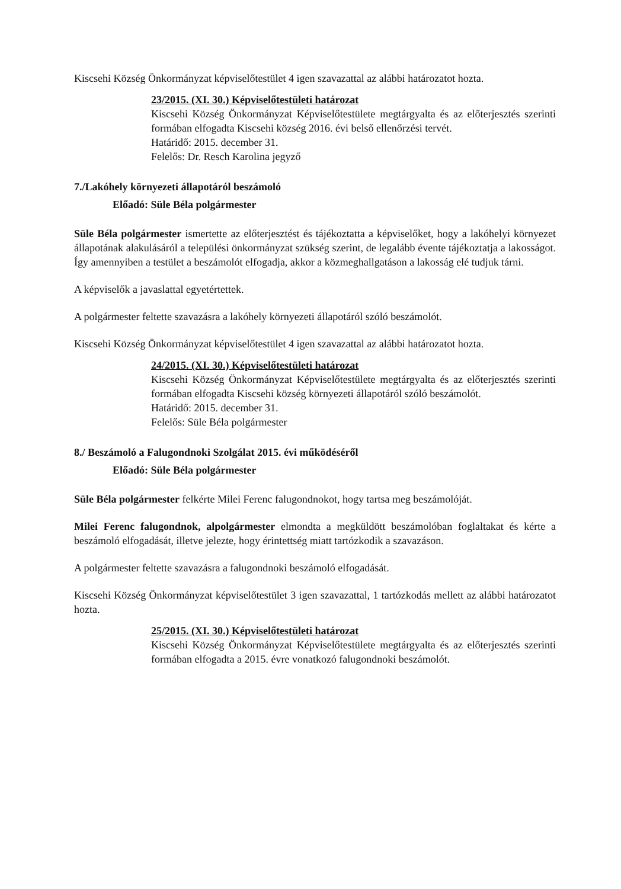Kiscsehi Község Önkormányzat képviselőtestület 4 igen szavazattal az alábbi határozatot hozta.
23/2015. (XI. 30.) Képviselőtestületi határozat
Kiscsehi Község Önkormányzat Képviselőtestülete megtárgyalta és az előterjesztés szerinti formában elfogadta Kiscsehi község 2016. évi belső ellenőrzési tervét.
Határidő: 2015. december 31.
Felelős: Dr. Resch Karolina jegyző
7./Lakóhely környezeti állapotáról beszámoló
Előadó: Süle Béla polgármester
Süle Béla polgármester ismertette az előterjesztést és tájékoztatta a képviselőket, hogy a lakóhelyi környezet állapotának alakulásáról a települési önkormányzat szükség szerint, de legalább évente tájékoztatja a lakosságot. Így amennyiben a testület a beszámolót elfogadja, akkor a közmeghallgatáson a lakosság elé tudjuk tárni.
A képviselők a javaslattal egyetértettek.
A polgármester feltette szavazásra a lakóhely környezeti állapotáról szóló beszámolót.
Kiscsehi Község Önkormányzat képviselőtestület 4 igen szavazattal az alábbi határozatot hozta.
24/2015. (XI. 30.) Képviselőtestületi határozat
Kiscsehi Község Önkormányzat Képviselőtestülete megtárgyalta és az előterjesztés szerinti formában elfogadta Kiscsehi község környezeti állapotáról szóló beszámolót.
Határidő: 2015. december 31.
Felelős: Süle Béla polgármester
8./ Beszámoló a Falugondnoki Szolgálat 2015. évi működéséről
Előadó: Süle Béla polgármester
Süle Béla polgármester felkérte Milei Ferenc falugondnokot, hogy tartsa meg beszámolóját.
Milei Ferenc falugondnok, alpolgármester elmondta a megküldött beszámolóban foglaltakat és kérte a beszámoló elfogadását, illetve jelezte, hogy érintettség miatt tartózkodik a szavazáson.
A polgármester feltette szavazásra a falugondnoki beszámoló elfogadását.
Kiscsehi Község Önkormányzat képviselőtestület 3 igen szavazattal, 1 tartózkodás mellett az alábbi határozatot hozta.
25/2015. (XI. 30.) Képviselőtestületi határozat
Kiscsehi Község Önkormányzat Képviselőtestülete megtárgyalta és az előterjesztés szerinti formában elfogadta a 2015. évre vonatkozó falugondnoki beszámolót.